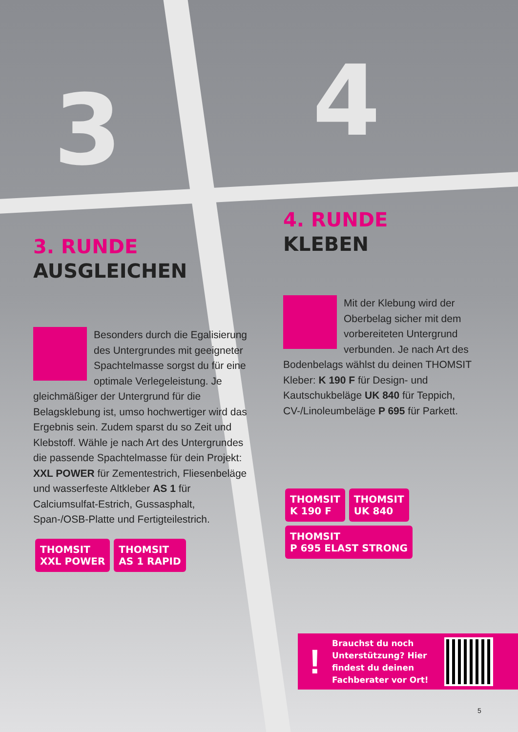3 4
3. RUNDE
AUSGLEICHEN
Besonders durch die Egalisierung des Untergrundes mit geeigneter Spachtelmasse sorgst du für eine optimale Verlegeleistung. Je gleichmäßiger der Untergrund für die Belagsklebung ist, umso hochwertiger wird das Ergebnis sein. Zudem sparst du so Zeit und Klebstoff. Wähle je nach Art des Untergrundes die passende Spachtelmasse für dein Projekt: XXL POWER für Zementestrich, Fliesenbeläge und wasserfeste Altkleber AS 1 für Calciumsulfat-Estrich, Gussasphalt, Span-/OSB-Platte und Fertigteilestrich.
THOMSIT
XXL POWER THOMSIT
AS 1 RAPID
4. RUNDE
KLEBEN
Mit der Klebung wird der Oberbelag sicher mit dem vorbereiteten Untergrund verbunden. Je nach Art des Bodenbelags wählst du deinen THOMSIT Kleber: K 190 F für Design- und Kautschukbeläge UK 840 für Teppich, CV-/Linoleumbeläge P 695 für Parkett.
THOMSIT
K 190 F THOMSIT
UK 840 THOMSIT
P 695 ELAST STRONG
!
Brauchst du noch Unterstützung? Hier findest du deinen Fachberater vor Ort!
5